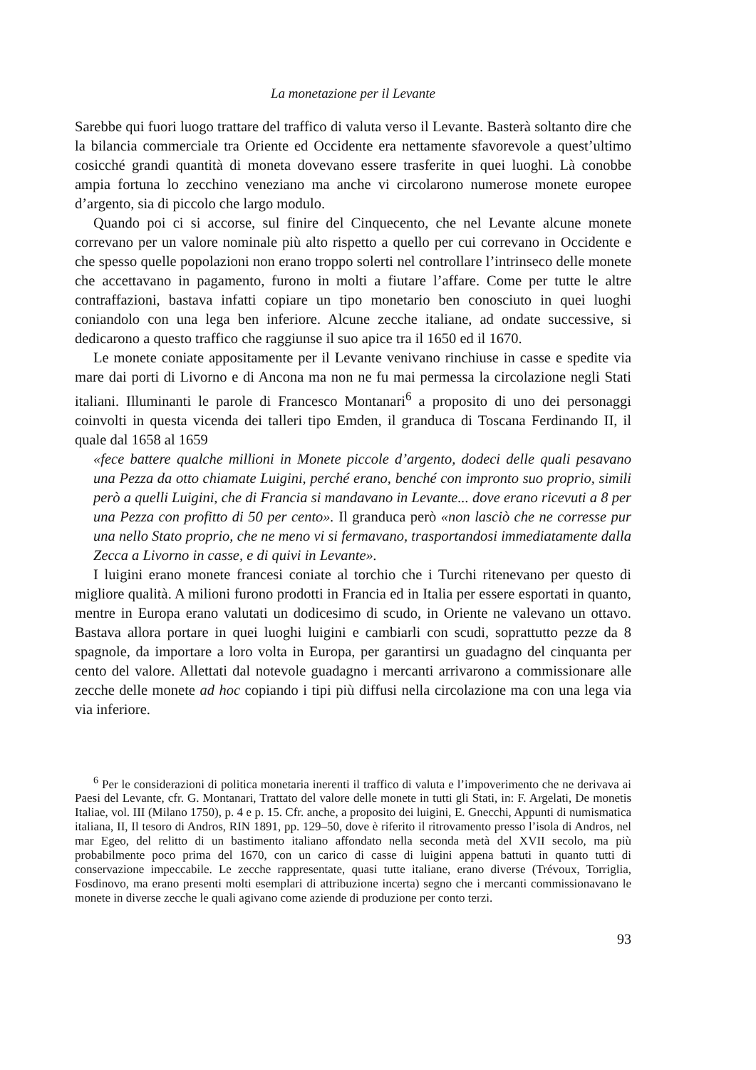La monetazione per il Levante
Sarebbe qui fuori luogo trattare del traffico di valuta verso il Levante. Basterà soltanto dire che la bilancia commerciale tra Oriente ed Occidente era nettamente sfavorevole a quest’ultimo cosicché grandi quantità di moneta dovevano essere trasferite in quei luoghi. Là conobbe ampia fortuna lo zecchino veneziano ma anche vi circolarono numerose monete europee d’argento, sia di piccolo che largo modulo.
Quando poi ci si accorse, sul finire del Cinquecento, che nel Levante alcune monete correvano per un valore nominale più alto rispetto a quello per cui correvano in Occidente e che spesso quelle popolazioni non erano troppo solerti nel controllare l’intrinseco delle monete che accettavano in pagamento, furono in molti a fiutare l’affare. Come per tutte le altre contraffazioni, bastava infatti copiare un tipo monetario ben conosciuto in quei luoghi coniandolo con una lega ben inferiore. Alcune zecche italiane, ad ondate successive, si dedicarono a questo traffico che raggiunse il suo apice tra il 1650 ed il 1670.
Le monete coniate appositamente per il Levante venivano rinchiuse in casse e spedite via mare dai porti di Livorno e di Ancona ma non ne fu mai permessa la circolazione negli Stati italiani. Illuminanti le parole di Francesco Montanari<sup>6</sup> a proposito di uno dei personaggi coinvolti in questa vicenda dei talleri tipo Emden, il granduca di Toscana Ferdinando II, il quale dal 1658 al 1659
«fece battere qualche millioni in Monete piccole d’argento, dodeci delle quali pesavano una Pezza da otto chiamate Luigini, perché erano, benché con impronto suo proprio, simili però a quelli Luigini, che di Francia si mandavano in Levante... dove erano ricevuti a 8 per una Pezza con profitto di 50 per cento». Il granduca però «non lasciò che ne corresse pur una nello Stato proprio, che ne meno vi si fermavano, trasportandosi immediatamente dalla Zecca a Livorno in casse, e di quivi in Levante».
I luigini erano monete francesi coniate al torchio che i Turchi ritenevano per questo di migliore qualità. A milioni furono prodotti in Francia ed in Italia per essere esportati in quanto, mentre in Europa erano valutati un dodicesimo di scudo, in Oriente ne valevano un ottavo. Bastava allora portare in quei luoghi luigini e cambiarli con scudi, soprattutto pezze da 8 spagnole, da importare a loro volta in Europa, per garantirsi un guadagno del cinquanta per cento del valore. Allettati dal notevole guadagno i mercanti arrivarono a commissionare alle zecche delle monete ad hoc copiando i tipi più diffusi nella circolazione ma con una lega via via inferiore.
<sup>6</sup> Per le considerazioni di politica monetaria inerenti il traffico di valuta e l’impoverimento che ne derivava ai Paesi del Levante, cfr. G. Montanari, Trattato del valore delle monete in tutti gli Stati, in: F. Argelati, De monetis Italiae, vol. III (Milano 1750), p. 4 e p. 15. Cfr. anche, a proposito dei luigini, E. Gnecchi, Appunti di numismatica italiana, II, Il tesoro di Andros, RIN 1891, pp. 129–50, dove è riferito il ritrovamento presso l’isola di Andros, nel mar Egeo, del relitto di un bastimento italiano affondato nella seconda metà del XVII secolo, ma più probabilmente poco prima del 1670, con un carico di casse di luigini appena battuti in quanto tutti di conservazione impeccabile. Le zecche rappresentate, quasi tutte italiane, erano diverse (Trévoux, Torriglia, Fosdinovo, ma erano presenti molti esemplari di attribuzione incerta) segno che i mercanti commissionavano le monete in diverse zecche le quali agivano come aziende di produzione per conto terzi.
93